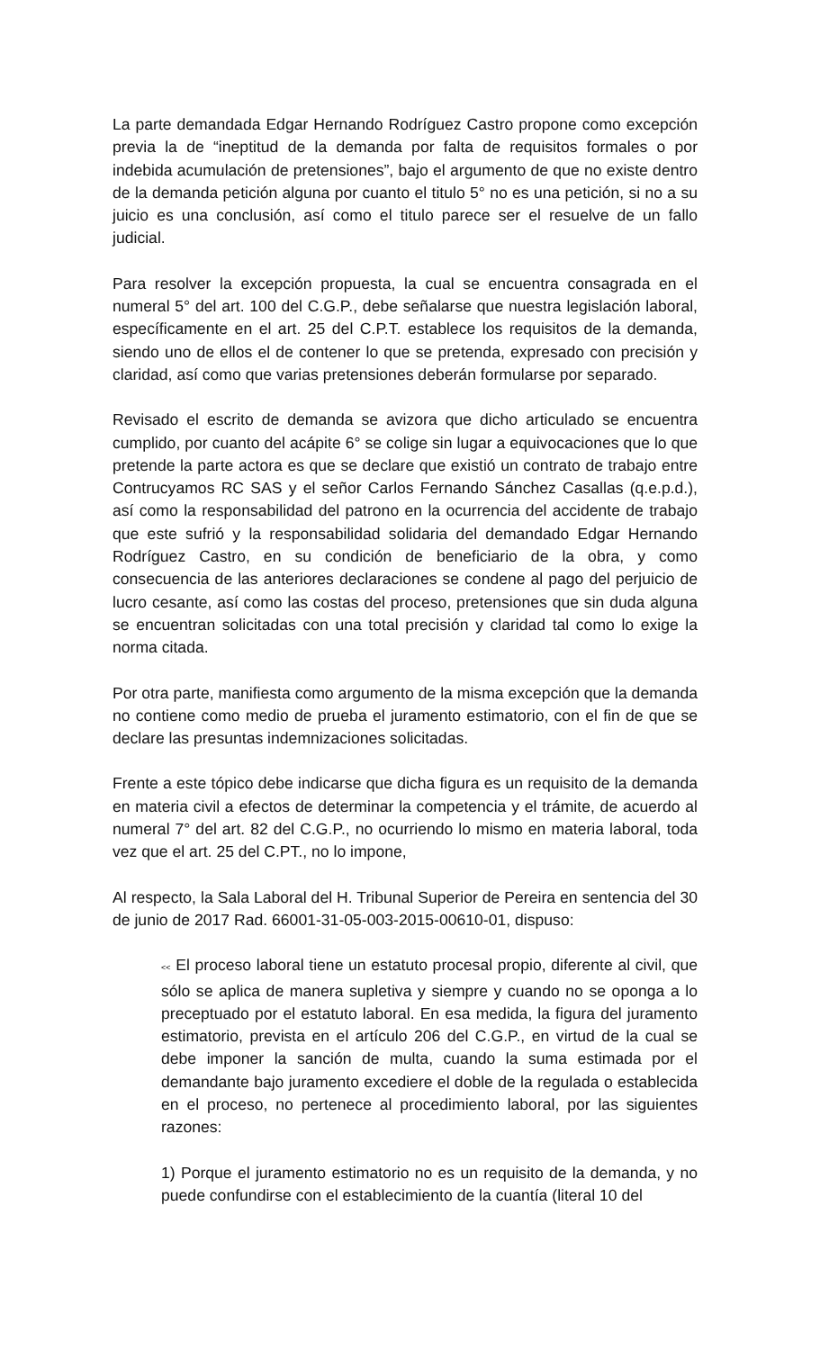La parte demandada Edgar Hernando Rodríguez Castro propone como excepción previa la de “ineptitud de la demanda por falta de requisitos formales o por indebida acumulación de pretensiones”, bajo el argumento de que no existe dentro de la demanda petición alguna por cuanto el titulo 5° no es una petición, si no a su juicio es una conclusión, así como el titulo parece ser el resuelve de un fallo judicial.
Para resolver la excepción propuesta, la cual se encuentra consagrada en el numeral 5° del art. 100 del C.G.P., debe señalarse que nuestra legislación laboral, específicamente en el art. 25 del C.P.T. establece los requisitos de la demanda, siendo uno de ellos el de contener lo que se pretenda, expresado con precisión y claridad, así como que varias pretensiones deberán formularse por separado.
Revisado el escrito de demanda se avizora que dicho articulado se encuentra cumplido, por cuanto del acápite 6° se colige sin lugar a equivocaciones que lo que pretende la parte actora es que se declare que existió un contrato de trabajo entre Contrucyamos RC SAS y el señor Carlos Fernando Sánchez Casallas (q.e.p.d.), así como la responsabilidad del patrono en la ocurrencia del accidente de trabajo que este sufrió y la responsabilidad solidaria del demandado Edgar Hernando Rodríguez Castro, en su condición de beneficiario de la obra, y como consecuencia de las anteriores declaraciones se condene al pago del perjuicio de lucro cesante, así como las costas del proceso, pretensiones que sin duda alguna se encuentran solicitadas con una total precisión y claridad tal como lo exige la norma citada.
Por otra parte, manifiesta como argumento de la misma excepción que la demanda no contiene como medio de prueba el juramento estimatorio, con el fin de que se declare las presuntas indemnizaciones solicitadas.
Frente a este tópico debe indicarse que dicha figura es un requisito de la demanda en materia civil a efectos de determinar la competencia y el trámite, de acuerdo al numeral 7° del art. 82 del C.G.P., no ocurriendo lo mismo en materia laboral, toda vez que el art. 25 del C.PT., no lo impone,
Al respecto, la Sala Laboral del H. Tribunal Superior de Pereira en sentencia del 30 de junio de 2017 Rad. 66001-31-05-003-2015-00610-01, dispuso:
<< El proceso laboral tiene un estatuto procesal propio, diferente al civil, que sólo se aplica de manera supletiva y siempre y cuando no se oponga a lo preceptuado por el estatuto laboral. En esa medida, la figura del juramento estimatorio, prevista en el artículo 206 del C.G.P., en virtud de la cual se debe imponer la sanción de multa, cuando la suma estimada por el demandante bajo juramento excediere el doble de la regulada o establecida en el proceso, no pertenece al procedimiento laboral, por las siguientes razones:
1) Porque el juramento estimatorio no es un requisito de la demanda, y no puede confundirse con el establecimiento de la cuantía (literal 10 del